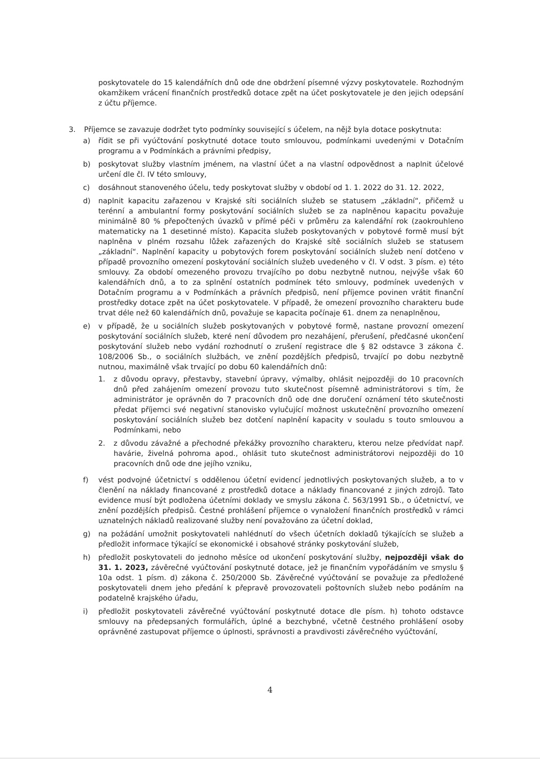poskytovatele do 15 kalendářních dnů ode dne obdržení písemné výzvy poskytovatele. Rozhodným okamžikem vrácení finančních prostředků dotace zpět na účet poskytovatele je den jejich odepsání z účtu příjemce.
3. Příjemce se zavazuje dodržet tyto podmínky související s účelem, na nějž byla dotace poskytnuta:
a) řídit se při vyúčtování poskytnuté dotace touto smlouvou, podmínkami uvedenými v Dotačním programu a v Podmínkách a právními předpisy,
b) poskytovat služby vlastním jménem, na vlastní účet a na vlastní odpovědnost a naplnit účelové určení dle čl. IV této smlouvy,
c) dosáhnout stanoveného účelu, tedy poskytovat služby v období od 1. 1. 2022 do 31. 12. 2022,
d) naplnit kapacitu zařazenou v Krajské síti sociálních služeb se statusem „základní“, přičemž u terénní a ambulantní formy poskytování sociálních služeb se za naplněnou kapacitu považuje minimálně 80 % přepočtených úvazků v přímé péči v průměru za kalendářní rok (zaokrouhleno matematicky na 1 desetinné místo). Kapacita služeb poskytovaných v pobytové formě musí být naplněna v plném rozsahu lůžek zařazených do Krajské sítě sociálních služeb se statusem „základní“. Naplnění kapacity u pobytových forem poskytování sociálních služeb není dotčeno v případě provozního omezení poskytování sociálních služeb uvedeného v čl. V odst. 3 písm. e) této smlouvy. Za období omezeného provozu trvajícího po dobu nezbytně nutnou, nejvýše však 60 kalendářních dnů, a to za splnění ostatních podmínek této smlouvy, podmínek uvedených v Dotačním programu a v Podmínkách a právních předpisů, není příjemce povinen vrátit finanční prostředky dotace zpět na účet poskytovatele. V případě, že omezení provozního charakteru bude trvat déle než 60 kalendářních dnů, považuje se kapacita počínaje 61. dnem za nenaplněnou,
e) v případě, že u sociálních služeb poskytovaných v pobytové formě, nastane provozní omezení poskytování sociálních služeb, které není důvodem pro nezahájení, přerušení, předčasné ukončení poskytování služeb nebo vydání rozhodnutí o zrušení registrace dle § 82 odstavce 3 zákona č. 108/2006 Sb., o sociálních službách, ve znění pozdějších předpisů, trvající po dobu nezbytně nutnou, maximálně však trvající po dobu 60 kalendářních dnů:
1. z důvodu opravy, přestavby, stavební úpravy, výmalby, ohlásit nejpozději do 10 pracovních dnů před zahájením omezení provozu tuto skutečnost písemně administrátorovi s tím, že administrátor je oprávněn do 7 pracovních dnů ode dne doručení oznámení této skutečnosti předat příjemci své negativní stanovisko vylučující možnost uskutečnění provozního omezení poskytování sociálních služeb bez dotčení naplnění kapacity v souladu s touto smlouvou a Podmínkami, nebo
2. z důvodu závažné a přechodné překážky provozního charakteru, kterou nelze předvídat např. havárie, živelná pohroma apod., ohlásit tuto skutečnost administrátorovi nejpozději do 10 pracovních dnů ode dne jejího vzniku,
f) vést podvojné účetnictví s oddělenou účetní evidencí jednotlivých poskytovaných služeb, a to v členění na náklady financované z prostředků dotace a náklady financované z jiných zdrojů. Tato evidence musí být podložena účetními doklady ve smyslu zákona č. 563/1991 Sb., o účetnictví, ve znění pozdějších předpisů. Čestné prohlášení příjemce o vynaložení finančních prostředků v rámci uznatelných nákladů realizované služby není považováno za účetní doklad,
g) na požádání umožnit poskytovateli nahlédnutí do všech účetních dokladů týkajících se služeb a předložit informace týkající se ekonomické i obsahové stránky poskytování služeb,
h) předložit poskytovateli do jednoho měsíce od ukončení poskytování služby, nejpozději však do 31. 1. 2023, závěrečné vyúčtování poskytnuté dotace, jež je finančním vypořádáním ve smyslu § 10a odst. 1 písm. d) zákona č. 250/2000 Sb. Závěrečné vyúčtování se považuje za předložené poskytovateli dnem jeho předání k přepravě provozovateli poštovních služeb nebo podáním na podatelně krajského úřadu,
i) předložit poskytovateli závěrečné vyúčtování poskytnuté dotace dle písm. h) tohoto odstavce smlouvy na předepsaných formulářích, úplné a bezchybné, včetně čestného prohlášení osoby oprávněné zastupovat příjemce o úplnosti, správnosti a pravdivosti závěrečného vyúčtování,
4